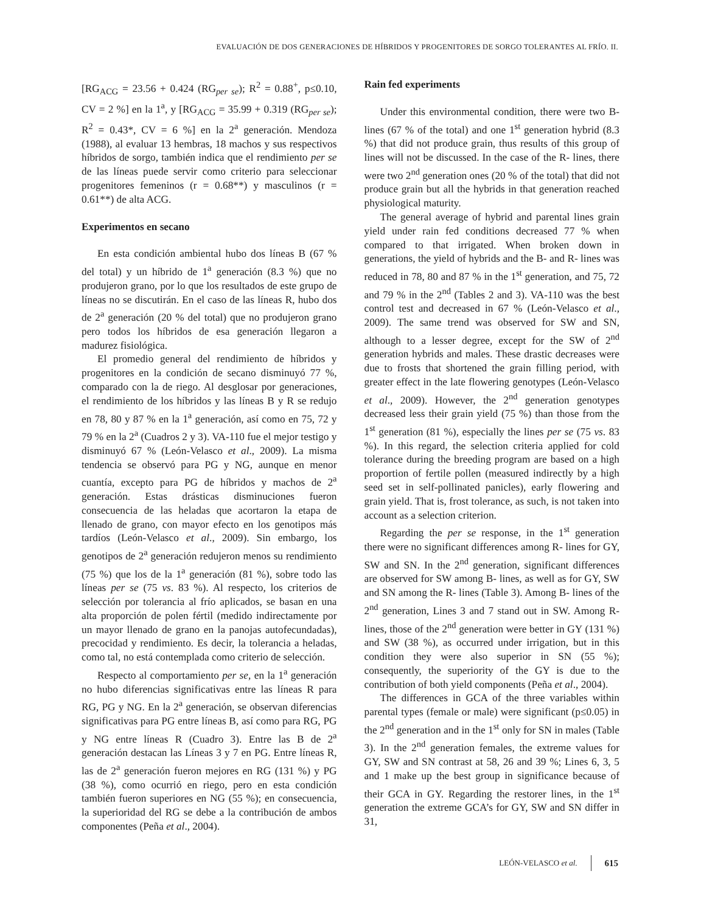EVALUACIÓN DE DOS GENERACIONES DE HÍBRIDOS Y PROGENITORES DE SORGO TOLERANTES AL FRÍO. II.
[RG<sub>ACG</sub> = 23.56 + 0.424 (RG<sub>per se</sub>); R<sup>2</sup> = 0.88<sup>+</sup>, p≤0.10, CV = 2 %] en la 1<sup>a</sup>, y [RG<sub>ACG</sub> = 35.99 + 0.319 (RG<sub>per se</sub>); R<sup>2</sup> = 0.43*, CV = 6 %] en la 2<sup>a</sup> generación. Mendoza (1988), al evaluar 13 hembras, 18 machos y sus respectivos híbridos de sorgo, también indica que el rendimiento per se de las líneas puede servir como criterio para seleccionar progenitores femeninos (r = 0.68**) y masculinos (r = 0.61**) de alta ACG.
Experimentos en secano
En esta condición ambiental hubo dos líneas B (67 % del total) y un híbrido de 1<sup>a</sup> generación (8.3 %) que no produjeron grano, por lo que los resultados de este grupo de líneas no se discutirán. En el caso de las líneas R, hubo dos de 2<sup>a</sup> generación (20 % del total) que no produjeron grano pero todos los híbridos de esa generación llegaron a madurez fisiológica.
El promedio general del rendimiento de híbridos y progenitores en la condición de secano disminuyó 77 %, comparado con la de riego. Al desglosar por generaciones, el rendimiento de los híbridos y las líneas B y R se redujo en 78, 80 y 87 % en la 1<sup>a</sup> generación, así como en 75, 72 y 79 % en la 2<sup>a</sup> (Cuadros 2 y 3). VA-110 fue el mejor testigo y disminuyó 67 % (León-Velasco et al., 2009). La misma tendencia se observó para PG y NG, aunque en menor cuantía, excepto para PG de híbridos y machos de 2<sup>a</sup> generación. Estas drásticas disminuciones fueron consecuencia de las heladas que acortaron la etapa de llenado de grano, con mayor efecto en los genotipos más tardíos (León-Velasco et al., 2009). Sin embargo, los genotipos de 2<sup>a</sup> generación redujeron menos su rendimiento (75 %) que los de la 1<sup>a</sup> generación (81 %), sobre todo las líneas per se (75 vs. 83 %). Al respecto, los criterios de selección por tolerancia al frío aplicados, se basan en una alta proporción de polen fértil (medido indirectamente por un mayor llenado de grano en la panojas autofecundadas), precocidad y rendimiento. Es decir, la tolerancia a heladas, como tal, no está contemplada como criterio de selección.
Respecto al comportamiento per se, en la 1<sup>a</sup> generación no hubo diferencias significativas entre las líneas R para RG, PG y NG. En la 2<sup>a</sup> generación, se observan diferencias significativas para PG entre líneas B, así como para RG, PG y NG entre líneas R (Cuadro 3). Entre las B de 2<sup>a</sup> generación destacan las Líneas 3 y 7 en PG. Entre líneas R, las de 2<sup>a</sup> generación fueron mejores en RG (131 %) y PG (38 %), como ocurrió en riego, pero en esta condición también fueron superiores en NG (55 %); en consecuencia, la superioridad del RG se debe a la contribución de ambos componentes (Peña et al., 2004).
Rain fed experiments
Under this environmental condition, there were two B- lines (67 % of the total) and one 1<sup>st</sup> generation hybrid (8.3 %) that did not produce grain, thus results of this group of lines will not be discussed. In the case of the R- lines, there were two 2<sup>nd</sup> generation ones (20 % of the total) that did not produce grain but all the hybrids in that generation reached physiological maturity.
The general average of hybrid and parental lines grain yield under rain fed conditions decreased 77 % when compared to that irrigated. When broken down in generations, the yield of hybrids and the B- and R- lines was reduced in 78, 80 and 87 % in the 1<sup>st</sup> generation, and 75, 72 and 79 % in the 2<sup>nd</sup> (Tables 2 and 3). VA-110 was the best control test and decreased in 67 % (León-Velasco et al., 2009). The same trend was observed for SW and SN, although to a lesser degree, except for the SW of 2<sup>nd</sup> generation hybrids and males. These drastic decreases were due to frosts that shortened the grain filling period, with greater effect in the late flowering genotypes (León-Velasco et al., 2009). However, the 2<sup>nd</sup> generation genotypes decreased less their grain yield (75 %) than those from the 1<sup>st</sup> generation (81 %), especially the lines per se (75 vs. 83 %). In this regard, the selection criteria applied for cold tolerance during the breeding program are based on a high proportion of fertile pollen (measured indirectly by a high seed set in self-pollinated panicles), early flowering and grain yield. That is, frost tolerance, as such, is not taken into account as a selection criterion.
Regarding the per se response, in the 1<sup>st</sup> generation there were no significant differences among R- lines for GY, SW and SN. In the 2<sup>nd</sup> generation, significant differences are observed for SW among B- lines, as well as for GY, SW and SN among the R- lines (Table 3). Among B- lines of the 2<sup>nd</sup> generation, Lines 3 and 7 stand out in SW. Among R- lines, those of the 2<sup>nd</sup> generation were better in GY (131 %) and SW (38 %), as occurred under irrigation, but in this condition they were also superior in SN (55 %); consequently, the superiority of the GY is due to the contribution of both yield components (Peña et al., 2004).
The differences in GCA of the three variables within parental types (female or male) were significant (p≤0.05) in the 2<sup>nd</sup> generation and in the 1<sup>st</sup> only for SN in males (Table 3). In the 2<sup>nd</sup> generation females, the extreme values for GY, SW and SN contrast at 58, 26 and 39 %; Lines 6, 3, 5 and 1 make up the best group in significance because of their GCA in GY. Regarding the restorer lines, in the 1<sup>st</sup> generation the extreme GCA’s for GY, SW and SN differ in 31,
LEÓN-VELASCO et al. 615